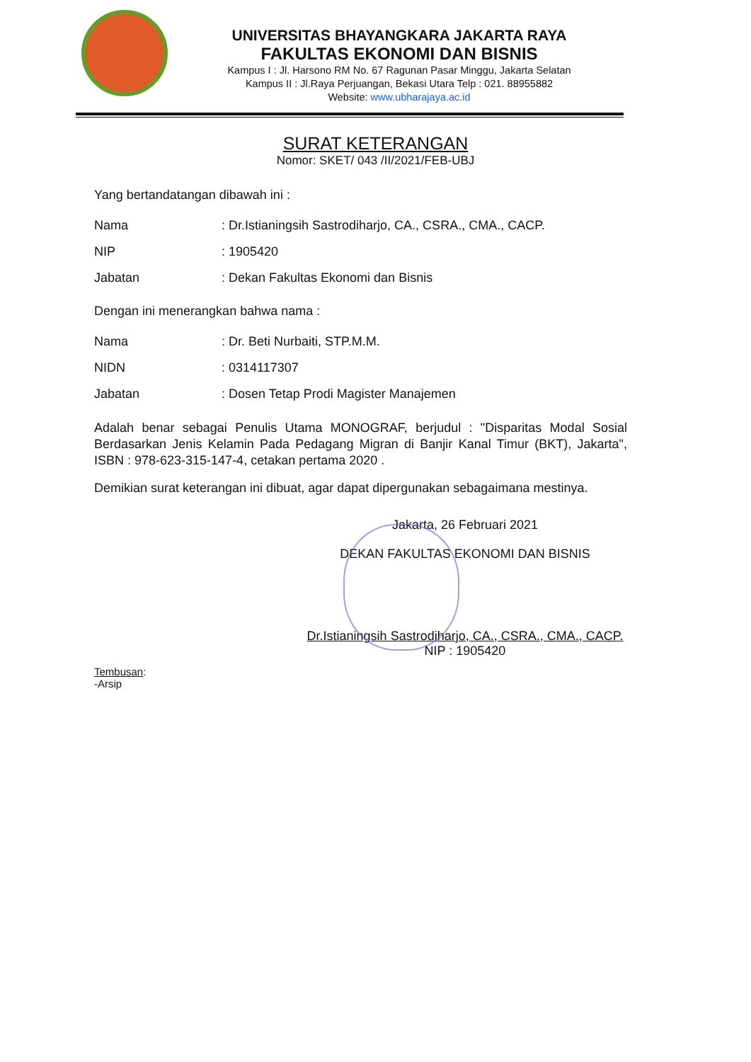UNIVERSITAS BHAYANGKARA JAKARTA RAYA
FAKULTAS EKONOMI DAN BISNIS
Kampus I : Jl. Harsono RM No. 67 Ragunan Pasar Minggu, Jakarta Selatan
Kampus II : Jl.Raya Perjuangan, Bekasi Utara Telp : 021. 88955882
Website: www.ubharajaya.ac.id
SURAT KETERANGAN
Nomor: SKET/ 043 /II/2021/FEB-UBJ
Yang bertandatangan dibawah ini :
| Nama | : Dr.Istianingsih Sastrodiharjo, CA., CSRA., CMA., CACP. |
| NIP | : 1905420 |
| Jabatan | : Dekan Fakultas Ekonomi dan Bisnis |
Dengan ini menerangkan bahwa nama :
| Nama | : Dr. Beti Nurbaiti, STP.M.M. |
| NIDN | : 0314117307 |
| Jabatan | : Dosen Tetap Prodi Magister Manajemen |
Adalah benar sebagai Penulis Utama MONOGRAF, berjudul : "Disparitas Modal Sosial Berdasarkan Jenis Kelamin Pada Pedagang Migran di Banjir Kanal Timur (BKT), Jakarta", ISBN : 978-623-315-147-4, cetakan pertama 2020 .
Demikian surat keterangan ini dibuat, agar dapat dipergunakan sebagaimana mestinya.
Jakarta, 26 Februari 2021
DEKAN FAKULTAS EKONOMI DAN BISNIS
Dr.Istianingsih Sastrodiharjo, CA., CSRA., CMA., CACP.
NIP : 1905420
Tembusan:
-Arsip